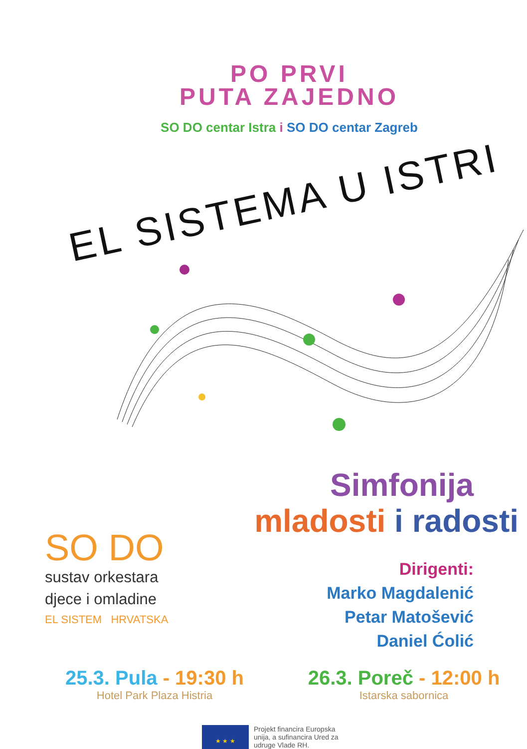PO PRVI
PUTA ZAJEDNO
SO DO centar Istra i SO DO centar Zagreb
EL SISTEMA U ISTRI
SO DO
sustav orkestara
djece i omladine
EL SISTEM HRVATSKA
Simfonija
mladosti i radosti
Dirigenti:
Marko Magdalenić
Petar Matošević
Daniel Ćolić
25.3. Pula - 19:30 h
Hotel Park Plaza Histria
26.3. Poreč - 12:00 h
Istarska sabornica
★ ★ ★
Projekt financira Europska
unija, a sufinancira Ured za
udruge Vlade RH.